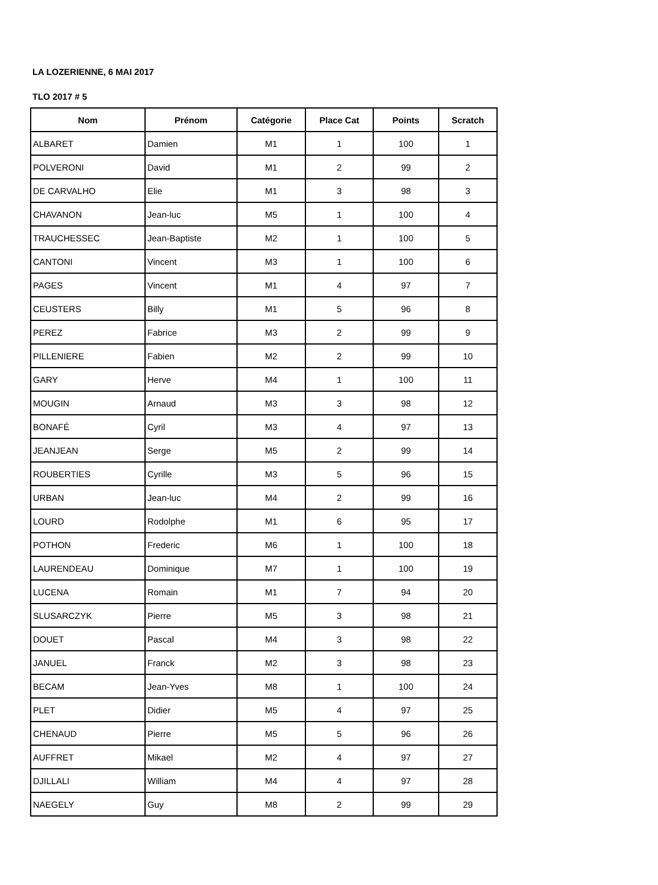LA LOZERIENNE, 6 MAI 2017
TLO 2017 # 5
| Nom | Prénom | Catégorie | Place Cat | Points | Scratch |
| --- | --- | --- | --- | --- | --- |
| ALBARET | Damien | M1 | 1 | 100 | 1 |
| POLVERONI | David | M1 | 2 | 99 | 2 |
| DE CARVALHO | Elie | M1 | 3 | 98 | 3 |
| CHAVANON | Jean-luc | M5 | 1 | 100 | 4 |
| TRAUCHESSEC | Jean-Baptiste | M2 | 1 | 100 | 5 |
| CANTONI | Vincent | M3 | 1 | 100 | 6 |
| PAGES | Vincent | M1 | 4 | 97 | 7 |
| CEUSTERS | Billy | M1 | 5 | 96 | 8 |
| PEREZ | Fabrice | M3 | 2 | 99 | 9 |
| PILLENIERE | Fabien | M2 | 2 | 99 | 10 |
| GARY | Herve | M4 | 1 | 100 | 11 |
| MOUGIN | Arnaud | M3 | 3 | 98 | 12 |
| BONAFÉ | Cyril | M3 | 4 | 97 | 13 |
| JEANJEAN | Serge | M5 | 2 | 99 | 14 |
| ROUBERTIES | Cyrille | M3 | 5 | 96 | 15 |
| URBAN | Jean-luc | M4 | 2 | 99 | 16 |
| LOURD | Rodolphe | M1 | 6 | 95 | 17 |
| POTHON | Frederic | M6 | 1 | 100 | 18 |
| LAURENDEAU | Dominique | M7 | 1 | 100 | 19 |
| LUCENA | Romain | M1 | 7 | 94 | 20 |
| SLUSARCZYK | Pierre | M5 | 3 | 98 | 21 |
| DOUET | Pascal | M4 | 3 | 98 | 22 |
| JANUEL | Franck | M2 | 3 | 98 | 23 |
| BECAM | Jean-Yves | M8 | 1 | 100 | 24 |
| PLET | Didier | M5 | 4 | 97 | 25 |
| CHENAUD | Pierre | M5 | 5 | 96 | 26 |
| AUFFRET | Mikael | M2 | 4 | 97 | 27 |
| DJILLALI | William | M4 | 4 | 97 | 28 |
| NAEGELY | Guy | M8 | 2 | 99 | 29 |